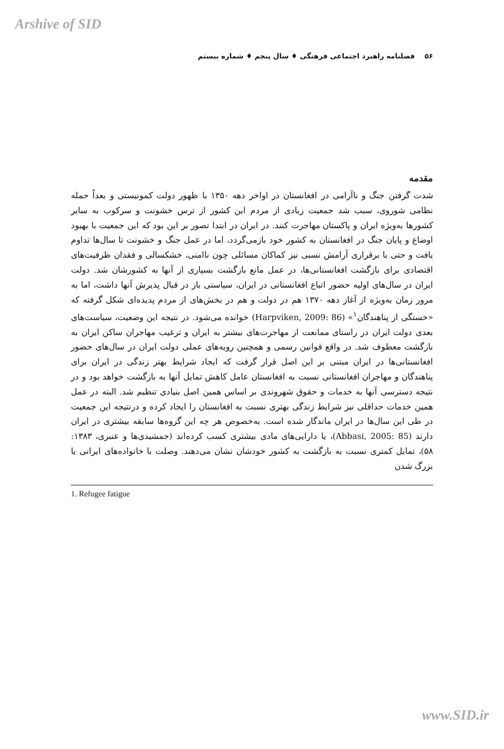Arshive of SID
۵۶ فصلنامه راهبرد اجتماعی فرهنگی ♦ سال پنجم ♦ شماره بیستم
مقدمه
شدت گرفتن جنگ و ناآرامی در افغانستان در اواخر دهه ۱۳۵۰ با ظهور دولت کمونیستی و بعداً حمله نظامی شوروی، سبب شد جمعیت زیادی از مردم این کشور از ترس خشونت و سرکوب به سایر کشورها به‌ویژه ایران و پاکستان مهاجرت کنند. در ایران در ابتدا تصور بر این بود که این جمعیت با بهبود اوضاع و پایان جنگ در افغانستان به کشور خود بازمی‌گردد، اما در عمل جنگ و خشونت تا سال‌ها تداوم یافت و حتی با برقراری آرامش نسبی نیز کماکان مسائلی چون ناامنی، خشکسالی و فقدان ظرفیت‌های اقتصادی برای بازگشت افغانستانی‌ها، در عمل مانع بازگشت بسیاری از آنها به کشورشان شد. دولت ایران در سال‌های اولیه حضور اتباع افغانستانی در ایران، سیاستی باز در قبال پذیرش آنها داشت، اما به مرور زمان به‌ویژه از آغاز دهه ۱۳۷۰ هم در دولت و هم در بخش‌های از مردم پدیده‌ای شکل گرفته که «خستگی از پناهندگان<sup>۱</sup>» (Harpviken, 2009: 86) خوانده می‌شود. در نتیجه این وضعیت، سیاست‌های بعدی دولت ایران در راستای ممانعت از مهاجرت‌های بیشتر به ایران و ترغیب مهاجران ساکن ایران به بازگشت معطوف شد. در واقع قوانین رسمی و همچنین رویه‌های عملی دولت ایران در سال‌های حضور افغانستانی‌ها در ایران مبتنی بر این اصل قرار گرفت که ایجاد شرایط بهتر زندگی در ایران برای پناهندگان و مهاجران افغانستانی نسبت به افغانستان عامل کاهش تمایل آنها به بازگشت خواهد بود و در نتیجه دسترسی آنها به خدمات و حقوق شهروندی بر اساس همین اصل بنیادی تنظیم شد. البته در عمل همین خدمات حداقلی نیز شرایط زندگی بهتری نسبت به افغانستان را ایجاد کرده و درنتیجه این جمعیت در طی این سال‌ها در ایران ماندگار شده است. به‌خصوص هر چه این گروه‌ها سابقه بیشتری در ایران دارند (Abbasi, 2005: 85)، یا دارایی‌های مادی بیشتری کسب کرده‌اند (جمشیدی‌ها و عنبری، ۱۳۸۳: ۵۸)، تمایل کمتری نسبت به بازگشت به کشور خودشان نشان می‌دهند. وصلت با خانواده‌های ایرانی یا بزرگ شدن
1. Refugee fatigue
www.SID.ir